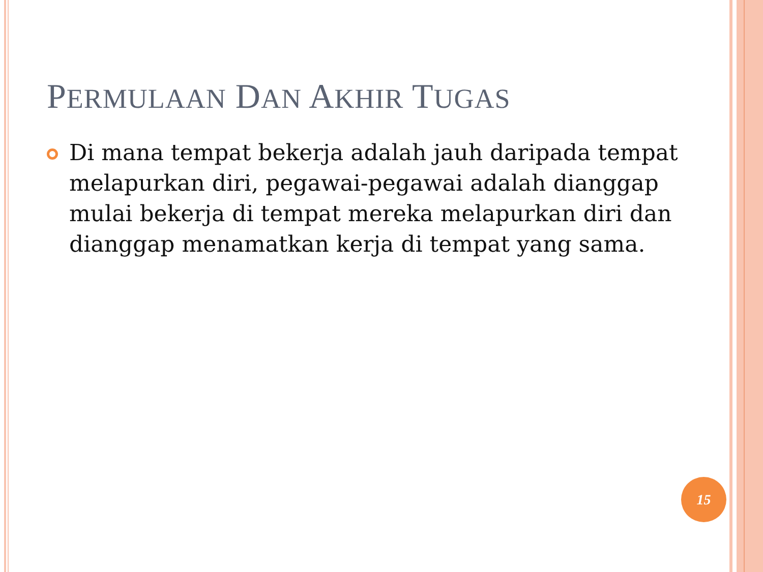PERMULAAN DAN AKHIR TUGAS
Di mana tempat bekerja adalah jauh daripada tempat melapurkan diri, pegawai-pegawai adalah dianggap mulai bekerja di tempat mereka melapurkan diri dan dianggap menamatkan kerja di tempat yang sama.
15